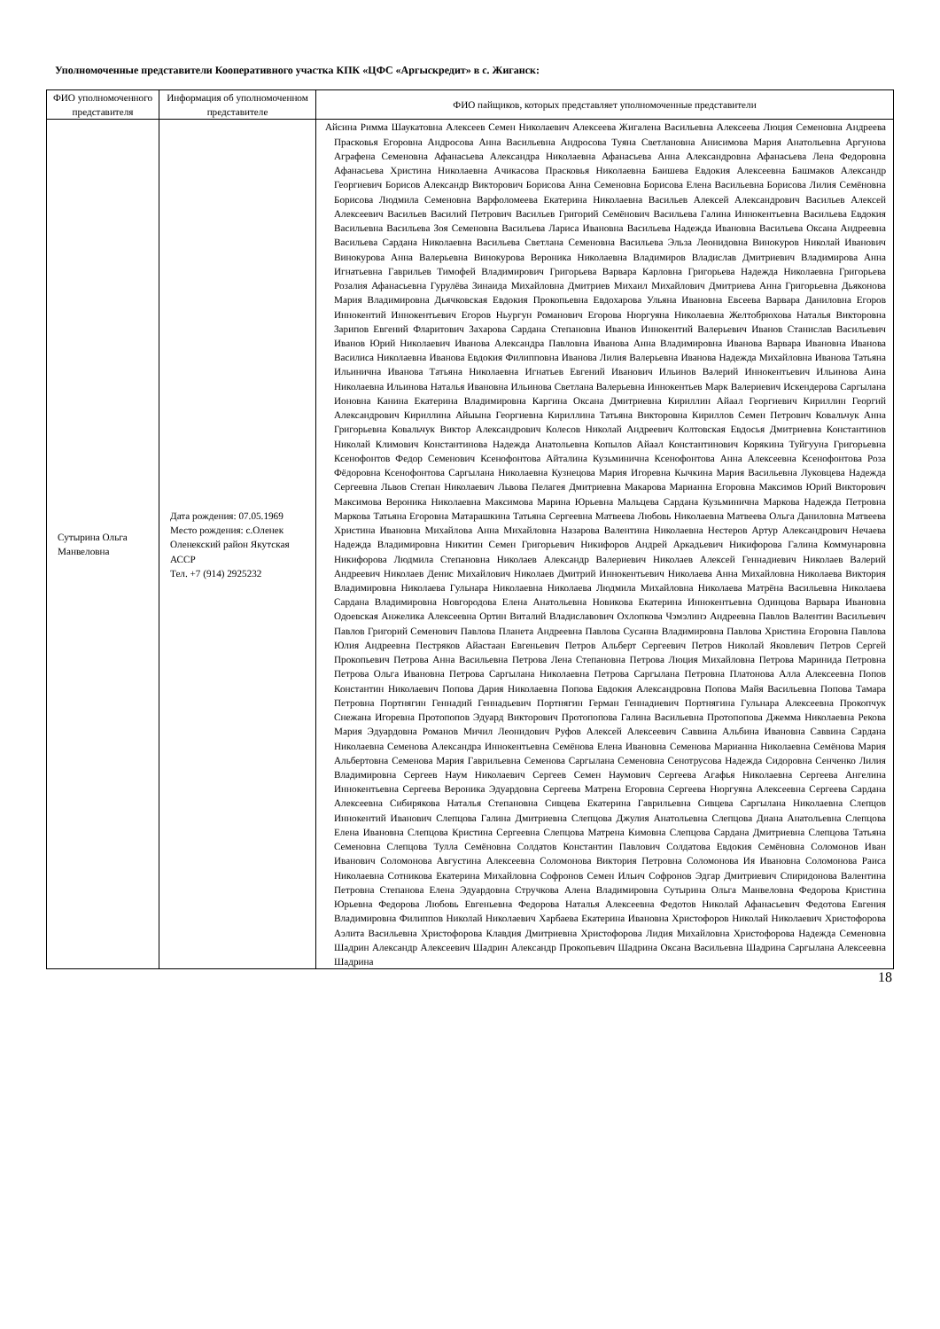Уполномоченные представители Кооперативного участка КПК «ЦФС «Аргыскредит» в с. Жиганск:
| ФИО уполномоченного представителя | Информация об уполномоченном представителе | ФИО пайщиков, которых представляет уполномоченные представители |
| --- | --- | --- |
| Сутырина Ольга Манвеловна | Дата рождения: 07.05.1969 Место рождения: с.Оленек Оленекский район Якутская АССР Тел. +7 (914) 2925232 | Айсина Римма Шаукатовна Алексеев Семен Николаевич Алексеева Жигалена Васильевна Алексеева Люция Семеновна Андреева Прасковья Егоровна Андросова Анна Васильевна Андросова Туяна Светлановна Анисимова Мария Анатольевна Аргунова Аграфена Семеновна Афанасьева Александра Николаевна Афанасьева Анна Александровна Афанасьева Лена Федоровна Афанасьева Христина Николаевна Ачикасова Прасковья Николаевна Баишева Евдокия Алексеевна Башмаков Александр Георгиевич Борисов Александр Викторович Борисова Анна Семеновна Борисова Елена Васильевна Борисова Лилия Семёновна Борисова Людмила Семеновна Варфоломеева Екатерина Николаевна Васильев Алексей Александрович Васильев Алексей Алексеевич Васильев Василий Петрович Васильев Григорий Семёнович Васильева Галина Иннокентьевна Васильева Евдокия Васильевна Васильева Зоя Семеновна Васильева Лариса Ивановна Васильева Надежда Ивановна Васильева Оксана Андреевна Васильева Сардана Николаевна Васильева Светлана Семеновна Васильева Эльза Леонидовна Винокуров Николай Иванович Винокурова Анна Валерьевна Винокурова Вероника Николаевна Владимиров Владислав Дмитриевич Владимирова Анна Игнатьевна Гаврильев Тимофей Владимирович Григорьева Варвара Карловна Григорьева Надежда Николаевна Григорьева Розалия Афанасьевна Гурулёва Зинаида Михайловна Дмитриев Михаил Михайлович Дмитриева Анна Григорьевна Дьяконова Мария Владимировна Дьячковская Евдокия Прокопьевна Евдохарова Ульяна Ивановна Евсеева Варвара Даниловна Егоров Иннокентий Иннокентьевич Егоров Ньургун Романович Егорова Нюргуяна Николаевна Желтобрюхова Наталья Викторовна Зарипов Евгений Фларитович Захарова Сардана Степановна Иванов Иннокентий Валерьевич Иванов Станислав Васильевич Иванов Юрий Николаевич Иванова Александра Павловна Иванова Анна Владимировна Иванова Варвара Ивановна Иванова Василиса Николаевна Иванова Евдокия Филипповна Иванова Лилия Валерьевна Иванова Надежда Михайловна Иванова Татьяна Ильинична Иванова Татьяна Николаевна Игнатьев Евгений Иванович Ильинов Валерий Иннокентьевич Ильинова Аина Николаевна Ильинова Наталья Ивановна Ильинова Светлана Валерьевна Иннокентьев Марк Валериевич Искендерова Саргылана Ионовна Канина Екатерина Владимировна Каргина Оксана Дмитриевна Кириллин Айаал Георгиевич Кириллин Георгий Александрович Кириллина Айыына Георгиевна Кириллина Татьяна Викторовна Кириллов Семен Петрович Ковальчук Анна Григорьевна Ковальчук Виктор Александрович Колесов Николай Андреевич Колтовская Евдосья Дмитриевна Константинов Николай Климович Константинова Надежда Анатольевна Копылов Айаал Константинович Корякина Туйгууна Григорьевна Ксенофонтов Федор Семенович Ксенофонтова Айталина Кузьминична Ксенофонтова Анна Алексеевна Ксенофонтова Роза Фёдоровна Ксенофонтова Саргылана Николаевна Кузнецова Мария Игоревна Кычкина Мария Васильевна Луковцева Надежда Сергеевна Львов Степан Николаевич Львова Пелагея Дмитриевна Макарова Марианна Егоровна Максимов Юрий Викторович Максимова Вероника Николаевна Максимова Марина Юрьевна Мальцева Сардана Кузьминична Маркова Надежда Петровна Маркова Татьяна Егоровна Матарашкина Татьяна Сергеевна Матвеева Любовь Николаевна Матвеева Ольга Даниловна Матвеева Христина Ивановна Михайлова Анна Михайловна Назарова Валентина Николаевна Нестеров Артур Александрович Нечаева Надежда Владимировна Никитин Семен Григорьевич Никифоров Андрей Аркадьевич Никифорова Галина Коммунаровна Никифорова Людмила Степановна Николаев Александр Валериевич Николаев Алексей Геннадиевич Николаев Валерий Андреевич Николаев Денис Михайлович Николаев Дмитрий Иннокентьевич Николаева Анна Михайловна Николаева Виктория Владимировна Николаева Гульнара Николаевна Николаева Людмила Михайловна Николаева Матрёна Васильевна Николаева Сардана Владимировна Новгородова Елена Анатольевна Новикова Екатерина Иннокентьевна Одинцова Варвара Ивановна Одоевская Анжелика Алексеевна Ортин Виталий Владиславович Охлопкова Чэмэлинэ Андреевна Павлов Валентин Васильевич Павлов Григорий Семенович Павлова Планета Андреевна Павлова Сусанна Владимировна Павлова Христина Егоровна Павлова Юлия Андреевна Пестряков Айастаан Евгеньевич Петров Альберт Сергеевич Петров Николай Яковлевич Петров Сергей Прокопьевич Петрова Анна Васильевна Петрова Лена Степановна Петрова Люция Михайловна Петрова Маринида Петровна Петрова Ольга Ивановна Петрова Саргылана Николаевна Петрова Саргылана Петровна Платонова Алла Алексеевна Попов Константин Николаевич Попова Дария Николаевна Попова Евдокия Александровна Попова Майя Васильевна Попова Тамара Петровна Портнягин Геннадий Геннадьевич Портнягин Герман Геннадиевич Портнягина Гульнара Алексеевна Прокопчук Снежана Игоревна Протопопов Эдуард Викторович Протопопова Галина Васильевна Протопопова Джемма Николаевна Рекова Мария Эдуардовна Романов Мичил Леонидович Руфов Алексей Алексеевич Саввина Альбина Ивановна Саввина Сардана Николаевна Семенова Александра Иннокентьевна Семёнова Елена Ивановна Семенова Марианна Николаевна Семёнова Мария Альбертовна Семенова Мария Гаврильевна Семенова Саргылана Семеновна Сенотрусова Надежда Сидоровна Сенченко Лилия Владимировна Сергеев Наум Николаевич Сергеев Семен Наумович Сергеева Агафья Николаевна Сергеева Ангелина Иннокентьевна Сергеева Вероника Эдуардовна Сергеева Матрена Егоровна Сергеева Нюргуяна Алексеевна Сергеева Сардана Алексеевна Сибирякова Наталья Степановна Сивцева Екатерина Гаврильевна Сивцева Саргылана Николаевна Слепцов Иннокентий Иванович Слепцова Галина Дмитриевна Слепцова Джулия Анатольевна Слепцова Диана Анатольевна Слепцова Елена Ивановна Слепцова Кристина Сергеевна Слепцова Матрена Кимовна Слепцова Сардана Дмитриевна Слепцова Татьяна Семеновна Слепцова Тулла Семёновна Солдатов Константин Павлович Солдатова Евдокия Семёновна Соломонов Иван Иванович Соломонова Августина Алексеевна Соломонова Виктория Петровна Соломонова Ия Ивановна Соломонова Раиса Николаевна Сотникова Екатерина Михайловна Софронов Семен Ильич Софронов Эдгар Дмитриевич Спиридонова Валентина Петровна Степанова Елена Эдуардовна Стручкова Алена Владимировна Сутырина Ольга Манвеловна Федорова Кристина Юрьевна Федорова Любовь Евгеньевна Федорова Наталья Алексеевна Федотов Николай Афанасьевич Федотова Евгения Владимировна Филиппов Николай Николаевич Харбаева Екатерина Ивановна Христофоров Николай Николаевич Христофорова Аэлита Васильевна Христофорова Клавдия Дмитриевна Христофорова Лидия Михайловна Христофорова Надежда Семеновна Шадрин Александр Алексеевич Шадрин Александр Прокопьевич Шадрина Оксана Васильевна Шадрина Саргылана Алексеевна Шадрина |
18